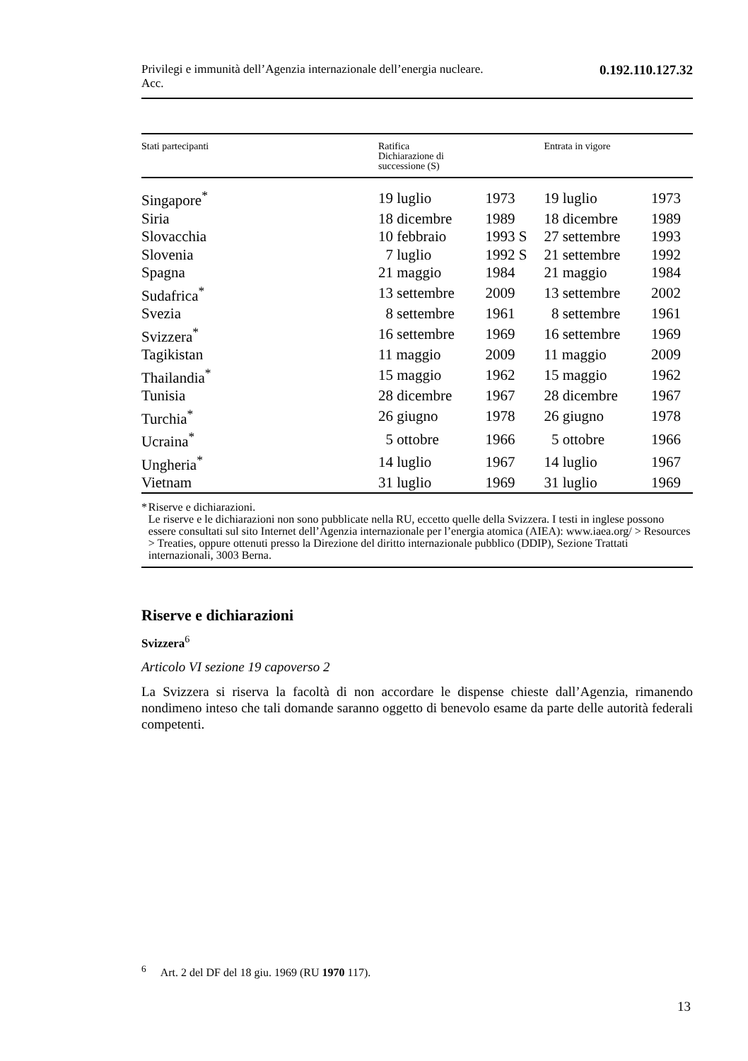Privilegi e immunità dell’Agenzia internazionale dell’energia nucleare.
Acc. 0.192.110.127.32
| Stati partecipanti | Ratifica Dichiarazione di successione (S) | | Entrata in vigore | |
| --- | --- | --- | --- | --- |
| Singapore<sup>*</sup> | 19 luglio | 1973 | 19 luglio | 1973 |
| Siria | 18 dicembre | 1989 | 18 dicembre | 1989 |
| Slovacchia | 10 febbraio | 1993 S | 27 settembre | 1993 |
| Slovenia | 7 luglio | 1992 S | 21 settembre | 1992 |
| Spagna | 21 maggio | 1984 | 21 maggio | 1984 |
| Sudafrica<sup>*</sup> | 13 settembre | 2009 | 13 settembre | 2002 |
| Svezia | 8 settembre | 1961 | 8 settembre | 1961 |
| Svizzera<sup>*</sup> | 16 settembre | 1969 | 16 settembre | 1969 |
| Tagikistan | 11 maggio | 2009 | 11 maggio | 2009 |
| Thailandia<sup>*</sup> | 15 maggio | 1962 | 15 maggio | 1962 |
| Tunisia | 28 dicembre | 1967 | 28 dicembre | 1967 |
| Turchia<sup>*</sup> | 26 giugno | 1978 | 26 giugno | 1978 |
| Ucraina<sup>*</sup> | 5 ottobre | 1966 | 5 ottobre | 1966 |
| Ungheria<sup>*</sup> | 14 luglio | 1967 | 14 luglio | 1967 |
| Vietnam | 31 luglio | 1969 | 31 luglio | 1969 |
* Riserve e dichiarazioni.
Le riserve e le dichiarazioni non sono pubblicate nella RU, eccetto quelle della Svizzera. I testi in inglese possono essere consultati sul sito Internet dell’Agenzia internazionale per l’energia atomica (AIEA): www.iaea.org/ > Resources > Treaties, oppure ottenuti presso la Direzione del diritto internazionale pubblico (DDIP), Sezione Trattati internazionali, 3003 Berna.
Riserve e dichiarazioni
Svizzera<sup>6</sup>
Articolo VI sezione 19 capoverso 2
La Svizzera si riserva la facoltà di non accordare le dispense chieste dall’Agenzia, rimanendo nondimeno inteso che tali domande saranno oggetto di benevolo esame da parte delle autorità federali competenti.
<sup>6</sup> Art. 2 del DF del 18 giu. 1969 (RU 1970 117).
13